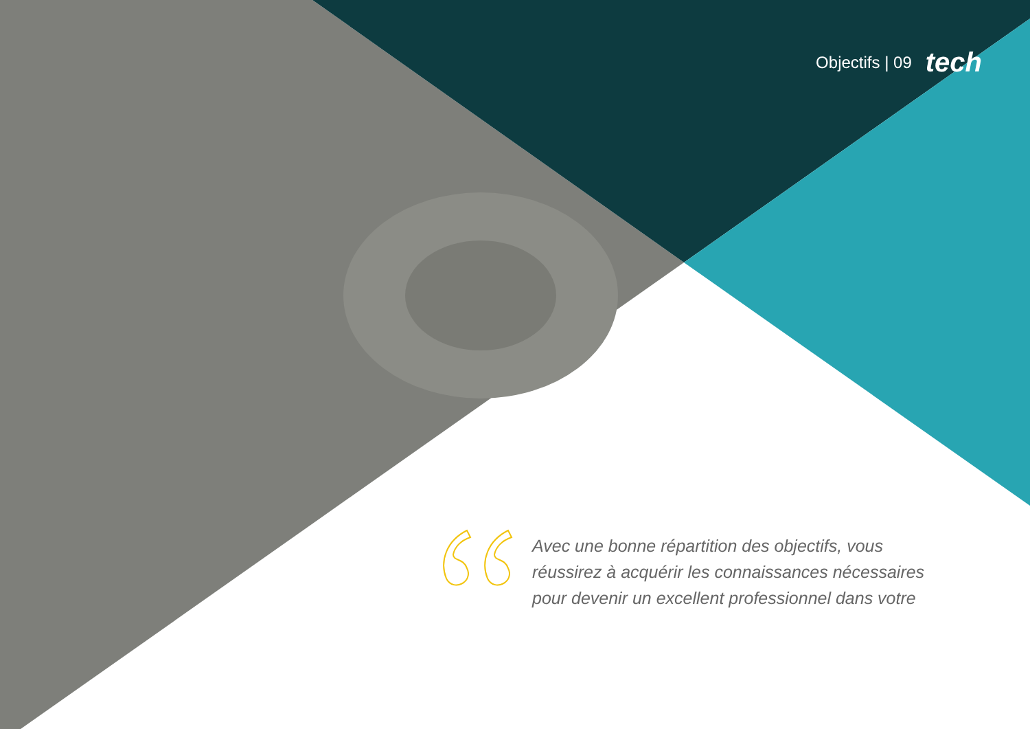Objectifs | 09 tech
Avec une bonne répartition des objectifs, vous réussirez à acquérir les connaissances nécessaires pour devenir un excellent professionnel dans votre